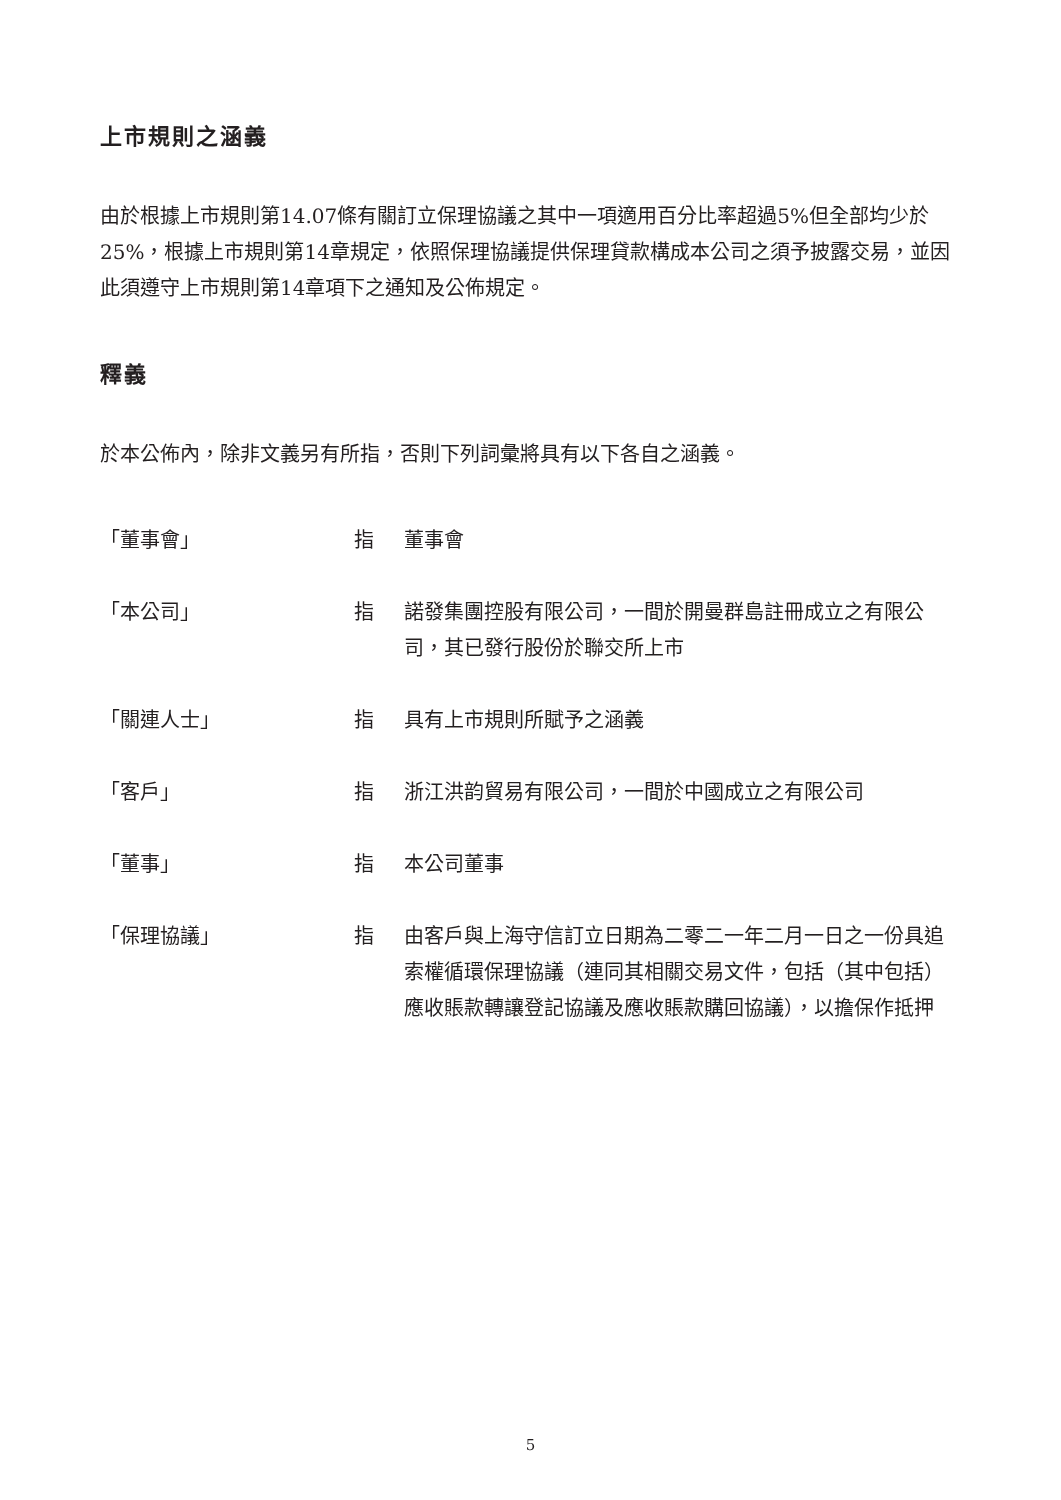上市規則之涵義
由於根據上市規則第14.07條有關訂立保理協議之其中一項適用百分比率超過5%但全部均少於25%，根據上市規則第14章規定，依照保理協議提供保理貸款構成本公司之須予披露交易，並因此須遵守上市規則第14章項下之通知及公佈規定。
釋義
於本公佈內，除非文義另有所指，否則下列詞彙將具有以下各自之涵義。
「董事會」 指 董事會
「本公司」 指 諾發集團控股有限公司，一間於開曼群島註冊成立之有限公司，其已發行股份於聯交所上市
「關連人士」 指 具有上市規則所賦予之涵義
「客戶」 指 浙江洪韵貿易有限公司，一間於中國成立之有限公司
「董事」 指 本公司董事
「保理協議」 指 由客戶與上海守信訂立日期為二零二一年二月一日之一份具追索權循環保理協議（連同其相關交易文件，包括（其中包括）應收賬款轉讓登記協議及應收賬款購回協議），以擔保作抵押
5